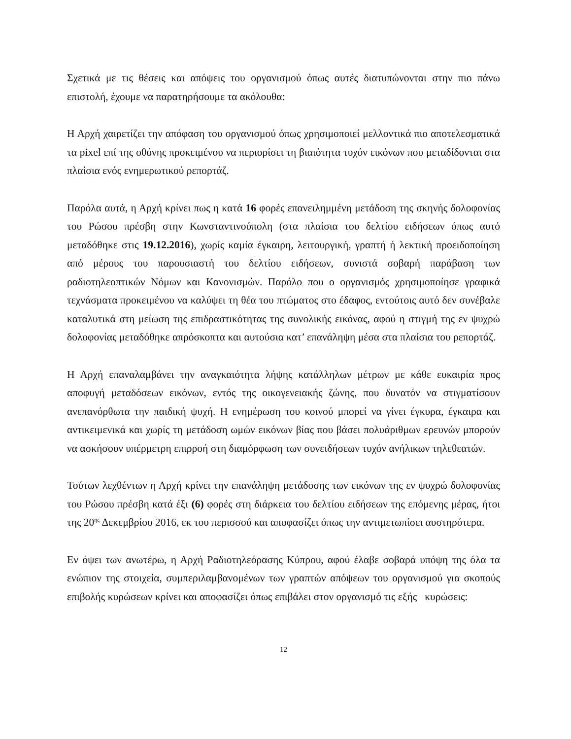Σχετικά με τις θέσεις και απόψεις του οργανισμού όπως αυτές διατυπώνονται στην πιο πάνω επιστολή, έχουμε να παρατηρήσουμε τα ακόλουθα:
Η Αρχή χαιρετίζει την απόφαση του οργανισμού όπως χρησιμοποιεί μελλοντικά πιο αποτελεσματικά τα pixel επί της οθόνης προκειμένου να περιορίσει τη βιαιότητα τυχόν εικόνων που μεταδίδονται στα πλαίσια ενός ενημερωτικού ρεπορτάζ.
Παρόλα αυτά, η Αρχή κρίνει πως η κατά 16 φορές επανειλημμένη μετάδοση της σκηνής δολοφονίας του Ρώσου πρέσβη στην Κωνσταντινούπολη (στα πλαίσια του δελτίου ειδήσεων όπως αυτό μεταδόθηκε στις 19.12.2016), χωρίς καμία έγκαιρη, λειτουργική, γραπτή ή λεκτική προειδοποίηση από μέρους του παρουσιαστή του δελτίου ειδήσεων, συνιστά σοβαρή παράβαση των ραδιοτηλεοπτικών Νόμων και Κανονισμών. Παρόλο που ο οργανισμός χρησιμοποίησε γραφικά τεχνάσματα προκειμένου να καλύψει τη θέα του πτώματος στο έδαφος, εντούτοις αυτό δεν συνέβαλε καταλυτικά στη μείωση της επιδραστικότητας της συνολικής εικόνας, αφού η στιγμή της εν ψυχρώ δολοφονίας μεταδόθηκε απρόσκοπτα και αυτούσια κατ’ επανάληψη μέσα στα πλαίσια του ρεπορτάζ.
Η Αρχή επαναλαμβάνει την αναγκαιότητα λήψης κατάλληλων μέτρων με κάθε ευκαιρία προς αποφυγή μεταδόσεων εικόνων, εντός της οικογενειακής ζώνης, που δυνατόν να στιγματίσουν ανεπανόρθωτα την παιδική ψυχή. Η ενημέρωση του κοινού μπορεί να γίνει έγκυρα, έγκαιρα και αντικειμενικά και χωρίς τη μετάδοση ωμών εικόνων βίας που βάσει πολυάριθμων ερευνών μπορούν να ασκήσουν υπέρμετρη επιρροή στη διαμόρφωση των συνειδήσεων τυχόν ανήλικων τηλεθεατών.
Τούτων λεχθέντων η Αρχή κρίνει την επανάληψη μετάδοσης των εικόνων της εν ψυχρώ δολοφονίας του Ρώσου πρέσβη κατά έξι (6) φορές στη διάρκεια του δελτίου ειδήσεων της επόμενης μέρας, ήτοι της 20<sup>ης</sup> Δεκεμβρίου 2016, εκ του περισσού και αποφασίζει όπως την αντιμετωπίσει αυστηρότερα.
Εν όψει των ανωτέρω, η Αρχή Ραδιοτηλεόρασης Κύπρου, αφού έλαβε σοβαρά υπόψη της όλα τα ενώπιον της στοιχεία, συμπεριλαμβανομένων των γραπτών απόψεων του οργανισμού για σκοπούς επιβολής κυρώσεων κρίνει και αποφασίζει όπως επιβάλει στον οργανισμό τις εξής κυρώσεις:
12